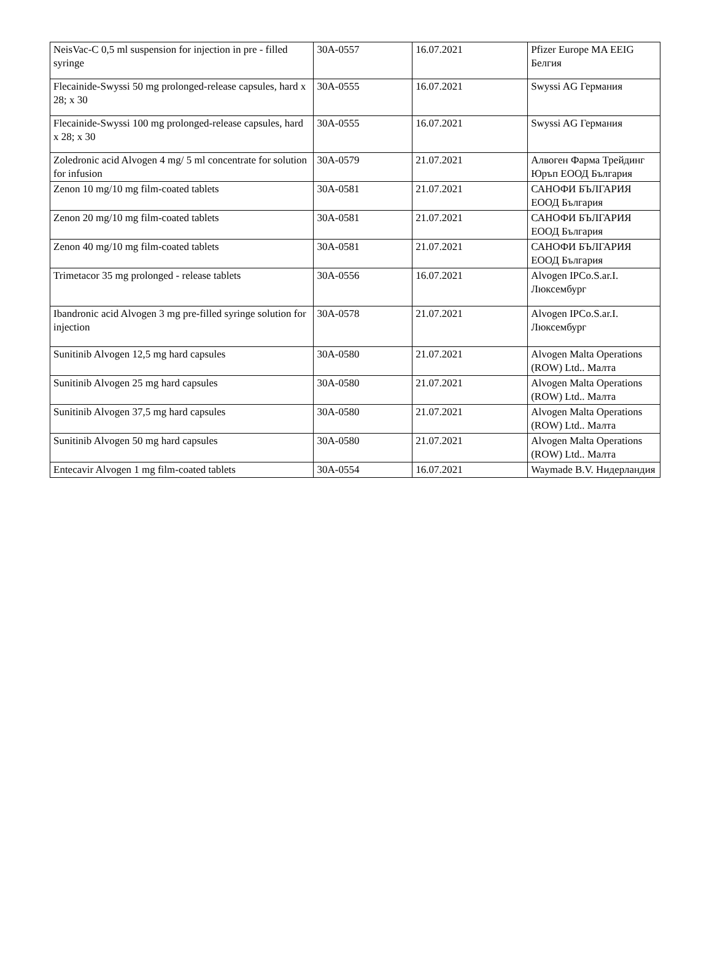| NeisVac-C 0,5 ml suspension for injection in pre - filled syringe | 30A-0557 | 16.07.2021 | Pfizer Europe MA EEIG Белгия |
| Flecainide-Swyssi 50 mg prolonged-release capsules, hard x 28; x 30 | 30A-0555 | 16.07.2021 | Swyssi AG Германия |
| Flecainide-Swyssi 100 mg prolonged-release capsules, hard x 28; x 30 | 30A-0555 | 16.07.2021 | Swyssi AG Германия |
| Zoledronic acid Alvogen 4 mg/ 5 ml concentrate for solution for infusion | 30A-0579 | 21.07.2021 | Алвоген Фарма Трейдинг Юръп ЕООД България |
| Zenon 10 mg/10 mg film-coated tablets | 30A-0581 | 21.07.2021 | САНОФИ БЪЛГАРИЯ ЕООД България |
| Zenon 20 mg/10 mg film-coated tablets | 30A-0581 | 21.07.2021 | САНОФИ БЪЛГАРИЯ ЕООД България |
| Zenon 40 mg/10 mg film-coated tablets | 30A-0581 | 21.07.2021 | САНОФИ БЪЛГАРИЯ ЕООД България |
| Trimetacor 35 mg prolonged - release tablets | 30A-0556 | 16.07.2021 | Alvogen IPCo.S.ar.I. Люксембург |
| Ibandronic acid Alvogen 3 mg pre-filled syringe solution for injection | 30A-0578 | 21.07.2021 | Alvogen IPCo.S.ar.I. Люксембург |
| Sunitinib Alvogen 12,5 mg hard capsules | 30A-0580 | 21.07.2021 | Alvogen Malta Operations (ROW) Ltd.. Малта |
| Sunitinib Alvogen 25 mg hard capsules | 30A-0580 | 21.07.2021 | Alvogen Malta Operations (ROW) Ltd.. Малта |
| Sunitinib Alvogen 37,5 mg hard capsules | 30A-0580 | 21.07.2021 | Alvogen Malta Operations (ROW) Ltd.. Малта |
| Sunitinib Alvogen 50 mg hard capsules | 30A-0580 | 21.07.2021 | Alvogen Malta Operations (ROW) Ltd.. Малта |
| Entecavir Alvogen 1 mg film-coated tablets | 30A-0554 | 16.07.2021 | Waymade B.V. Нидерландия |